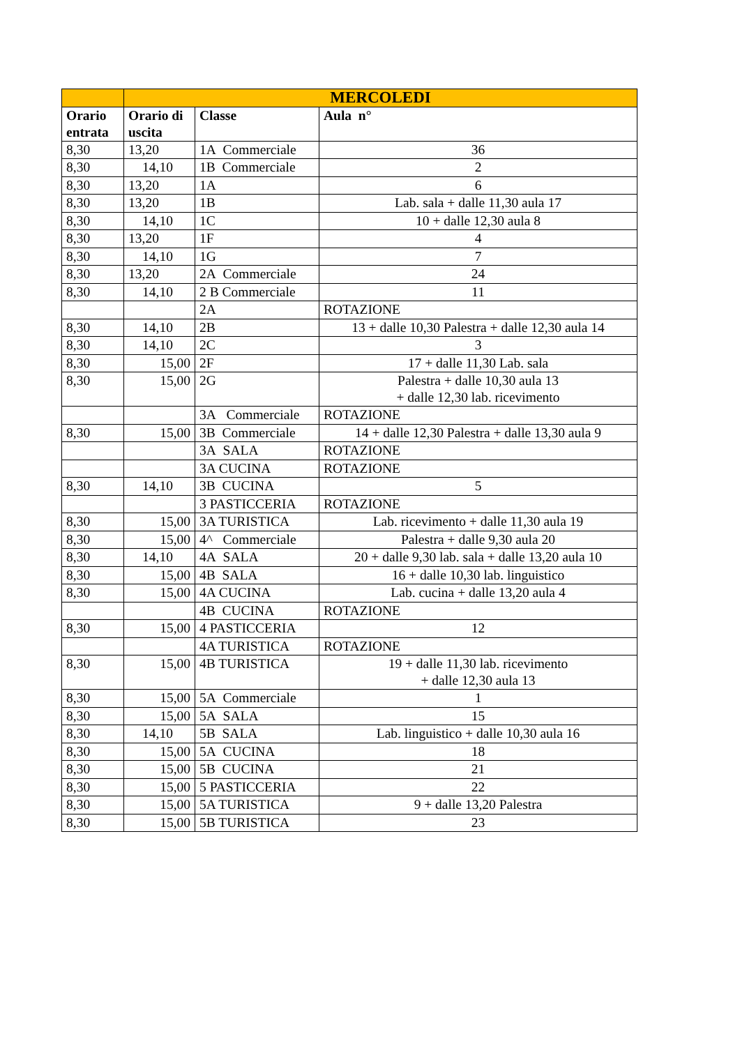| | MERCOLEDI | | |
| --- | --- | --- | --- |
| Orario entrata | Orario di uscita | Classe | Aula n° |
| 8,30 | 13,20 | 1A Commerciale | 36 |
| 8,30 | 14,10 | 1B Commerciale | 2 |
| 8,30 | 13,20 | 1A | 6 |
| 8,30 | 13,20 | 1B | Lab. sala + dalle 11,30 aula 17 |
| 8,30 | 14,10 | 1C | 10 + dalle 12,30 aula 8 |
| 8,30 | 13,20 | 1F | 4 |
| 8,30 | 14,10 | 1G | 7 |
| 8,30 | 13,20 | 2A Commerciale | 24 |
| 8,30 | 14,10 | 2 B Commerciale | 11 |
| | | 2A | ROTAZIONE |
| 8,30 | 14,10 | 2B | 13 + dalle 10,30 Palestra + dalle 12,30 aula 14 |
| 8,30 | 14,10 | 2C | 3 |
| 8,30 | 15,00 | 2F | 17 + dalle 11,30 Lab. sala |
| 8,30 | 15,00 | 2G | Palestra + dalle 10,30 aula 13 + dalle 12,30 lab. ricevimento |
| | | 3A Commerciale | ROTAZIONE |
| 8,30 | 15,00 | 3B Commerciale | 14 + dalle 12,30 Palestra + dalle 13,30 aula 9 |
| | | 3A SALA | ROTAZIONE |
| | | 3A CUCINA | ROTAZIONE |
| 8,30 | 14,10 | 3B CUCINA | 5 |
| | | 3 PASTICCERIA | ROTAZIONE |
| 8,30 | 15,00 | 3A TURISTICA | Lab. ricevimento + dalle 11,30 aula 19 |
| 8,30 | 15,00 | 4^ Commerciale | Palestra + dalle 9,30 aula 20 |
| 8,30 | 14,10 | 4A SALA | 20 + dalle 9,30 lab. sala + dalle 13,20 aula 10 |
| 8,30 | 15,00 | 4B SALA | 16 + dalle 10,30 lab. linguistico |
| 8,30 | 15,00 | 4A CUCINA | Lab. cucina + dalle 13,20 aula 4 |
| | | 4B CUCINA | ROTAZIONE |
| 8,30 | 15,00 | 4 PASTICCERIA | 12 |
| | | 4A TURISTICA | ROTAZIONE |
| 8,30 | 15,00 | 4B TURISTICA | 19 + dalle 11,30 lab. ricevimento + dalle 12,30 aula 13 |
| 8,30 | 15,00 | 5A Commerciale | 1 |
| 8,30 | 15,00 | 5A SALA | 15 |
| 8,30 | 14,10 | 5B SALA | Lab. linguistico + dalle 10,30 aula 16 |
| 8,30 | 15,00 | 5A CUCINA | 18 |
| 8,30 | 15,00 | 5B CUCINA | 21 |
| 8,30 | 15,00 | 5 PASTICCERIA | 22 |
| 8,30 | 15,00 | 5A TURISTICA | 9 + dalle 13,20 Palestra |
| 8,30 | 15,00 | 5B TURISTICA | 23 |